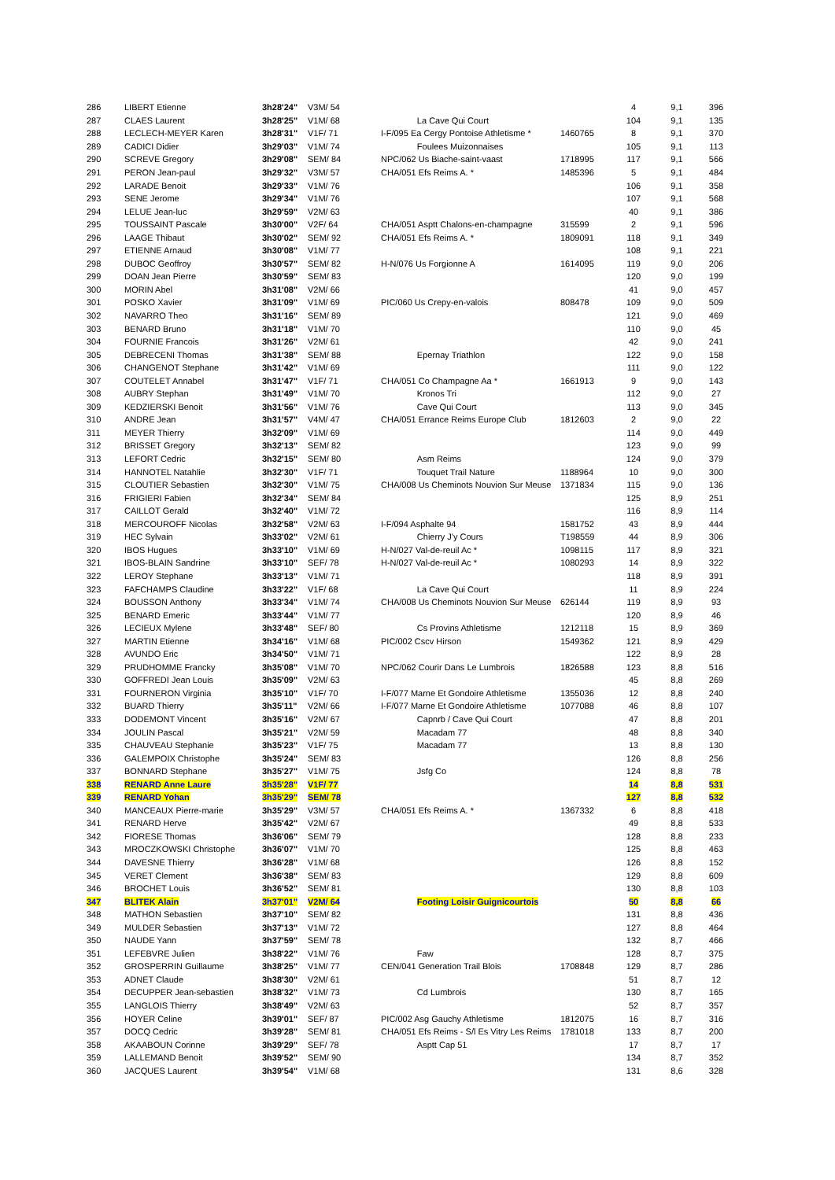| 286 | LIBERT Etienne | 3h28'24" | V3M/ 54 | | | 4 | 9,1 | 396 |
| 287 | CLAES Laurent | 3h28'25" | V1M/ 68 | La Cave Qui Court | | 104 | 9,1 | 135 |
| 288 | LECLECH-MEYER Karen | 3h28'31" | V1F/ 71 | I-F/095 Ea Cergy Pontoise Athletisme * | 1460765 | 8 | 9,1 | 370 |
| 289 | CADICI Didier | 3h29'03" | V1M/ 74 | Foulees Muizonnaises | | 105 | 9,1 | 113 |
| 290 | SCREVE Gregory | 3h29'08" | SEM/ 84 | NPC/062 Us Biache-saint-vaast | 1718995 | 117 | 9,1 | 566 |
| 291 | PERON Jean-paul | 3h29'32" | V3M/ 57 | CHA/051 Efs Reims A. * | 1485396 | 5 | 9,1 | 484 |
| 292 | LARADE Benoit | 3h29'33" | V1M/ 76 | | | 106 | 9,1 | 358 |
| 293 | SENE Jerome | 3h29'34" | V1M/ 76 | | | 107 | 9,1 | 568 |
| 294 | LELUE Jean-luc | 3h29'59" | V2M/ 63 | | | 40 | 9,1 | 386 |
| 295 | TOUSSAINT Pascale | 3h30'00" | V2F/ 64 | CHA/051 Asptt Chalons-en-champagne | 315599 | 2 | 9,1 | 596 |
| 296 | LAAGE Thibaut | 3h30'02" | SEM/ 92 | CHA/051 Efs Reims A. * | 1809091 | 118 | 9,1 | 349 |
| 297 | ETIENNE Arnaud | 3h30'08" | V1M/ 77 | | | 108 | 9,1 | 221 |
| 298 | DUBOC Geoffroy | 3h30'57" | SEM/ 82 | H-N/076 Us Forgionne A | 1614095 | 119 | 9,0 | 206 |
| 299 | DOAN Jean Pierre | 3h30'59" | SEM/ 83 | | | 120 | 9,0 | 199 |
| 300 | MORIN Abel | 3h31'08" | V2M/ 66 | | | 41 | 9,0 | 457 |
| 301 | POSKO Xavier | 3h31'09" | V1M/ 69 | PIC/060 Us Crepy-en-valois | 808478 | 109 | 9,0 | 509 |
| 302 | NAVARRO Theo | 3h31'16" | SEM/ 89 | | | 121 | 9,0 | 469 |
| 303 | BENARD Bruno | 3h31'18" | V1M/ 70 | | | 110 | 9,0 | 45 |
| 304 | FOURNIE Francois | 3h31'26" | V2M/ 61 | | | 42 | 9,0 | 241 |
| 305 | DEBRECENI Thomas | 3h31'38" | SEM/ 88 | Epernay Triathlon | | 122 | 9,0 | 158 |
| 306 | CHANGENOT Stephane | 3h31'42" | V1M/ 69 | | | 111 | 9,0 | 122 |
| 307 | COUTELET Annabel | 3h31'47" | V1F/ 71 | CHA/051 Co Champagne Aa * | 1661913 | 9 | 9,0 | 143 |
| 308 | AUBRY Stephan | 3h31'49" | V1M/ 70 | Kronos Tri | | 112 | 9,0 | 27 |
| 309 | KEDZIERSKI Benoit | 3h31'56" | V1M/ 76 | Cave Qui Court | | 113 | 9,0 | 345 |
| 310 | ANDRE Jean | 3h31'57" | V4M/ 47 | CHA/051 Errance Reims Europe Club | 1812603 | 2 | 9,0 | 22 |
| 311 | MEYER Thierry | 3h32'09" | V1M/ 69 | | | 114 | 9,0 | 449 |
| 312 | BRISSET Gregory | 3h32'13" | SEM/ 82 | | | 123 | 9,0 | 99 |
| 313 | LEFORT Cedric | 3h32'15" | SEM/ 80 | Asm Reims | | 124 | 9,0 | 379 |
| 314 | HANNOTEL Natahlie | 3h32'30" | V1F/ 71 | Touquet Trail Nature | 1188964 | 10 | 9,0 | 300 |
| 315 | CLOUTIER Sebastien | 3h32'30" | V1M/ 75 | CHA/008 Us Cheminots Nouvion Sur Meuse | 1371834 | 115 | 9,0 | 136 |
| 316 | FRIGIERI Fabien | 3h32'34" | SEM/ 84 | | | 125 | 8,9 | 251 |
| 317 | CAILLOT Gerald | 3h32'40" | V1M/ 72 | | | 116 | 8,9 | 114 |
| 318 | MERCOUROFF Nicolas | 3h32'58" | V2M/ 63 | I-F/094 Asphalte 94 | 1581752 | 43 | 8,9 | 444 |
| 319 | HEC Sylvain | 3h33'02" | V2M/ 61 | Chierry J'y Cours | T198559 | 44 | 8,9 | 306 |
| 320 | IBOS Hugues | 3h33'10" | V1M/ 69 | H-N/027 Val-de-reuil Ac * | 1098115 | 117 | 8,9 | 321 |
| 321 | IBOS-BLAIN Sandrine | 3h33'10" | SEF/ 78 | H-N/027 Val-de-reuil Ac * | 1080293 | 14 | 8,9 | 322 |
| 322 | LEROY Stephane | 3h33'13" | V1M/ 71 | | | 118 | 8,9 | 391 |
| 323 | FAFCHAMPS Claudine | 3h33'22" | V1F/ 68 | La Cave Qui Court | | 11 | 8,9 | 224 |
| 324 | BOUSSON Anthony | 3h33'34" | V1M/ 74 | CHA/008 Us Cheminots Nouvion Sur Meuse | 626144 | 119 | 8,9 | 93 |
| 325 | BENARD Emeric | 3h33'44" | V1M/ 77 | | | 120 | 8,9 | 46 |
| 326 | LECIEUX Mylene | 3h33'48" | SEF/ 80 | Cs Provins Athletisme | 1212118 | 15 | 8,9 | 369 |
| 327 | MARTIN Etienne | 3h34'16" | V1M/ 68 | PIC/002 Cscv Hirson | 1549362 | 121 | 8,9 | 429 |
| 328 | AVUNDO Eric | 3h34'50" | V1M/ 71 | | | 122 | 8,9 | 28 |
| 329 | PRUDHOMME Francky | 3h35'08" | V1M/ 70 | NPC/062 Courir Dans Le Lumbrois | 1826588 | 123 | 8,8 | 516 |
| 330 | GOFFREDI Jean Louis | 3h35'09" | V2M/ 63 | | | 45 | 8,8 | 269 |
| 331 | FOURNERON Virginia | 3h35'10" | V1F/ 70 | I-F/077 Marne Et Gondoire Athletisme | 1355036 | 12 | 8,8 | 240 |
| 332 | BUARD Thierry | 3h35'11" | V2M/ 66 | I-F/077 Marne Et Gondoire Athletisme | 1077088 | 46 | 8,8 | 107 |
| 333 | DODEMONT Vincent | 3h35'16" | V2M/ 67 | Capnrb / Cave Qui Court | | 47 | 8,8 | 201 |
| 334 | JOULIN Pascal | 3h35'21" | V2M/ 59 | Macadam 77 | | 48 | 8,8 | 340 |
| 335 | CHAUVEAU Stephanie | 3h35'23" | V1F/ 75 | Macadam 77 | | 13 | 8,8 | 130 |
| 336 | GALEMPOIX Christophe | 3h35'24" | SEM/ 83 | | | 126 | 8,8 | 256 |
| 337 | BONNARD Stephane | 3h35'27" | V1M/ 75 | Jsfg Co | | 124 | 8,8 | 78 |
| 338 | RENARD Anne Laure | 3h35'28" | V1F/ 77 | | | 14 | 8,8 | 531 |
| 339 | RENARD Yohan | 3h35'29" | SEM/ 78 | | | 127 | 8,8 | 532 |
| 340 | MANCEAUX Pierre-marie | 3h35'29" | V3M/ 57 | CHA/051 Efs Reims A. * | 1367332 | 6 | 8,8 | 418 |
| 341 | RENARD Herve | 3h35'42" | V2M/ 67 | | | 49 | 8,8 | 533 |
| 342 | FIORESE Thomas | 3h36'06" | SEM/ 79 | | | 128 | 8,8 | 233 |
| 343 | MROCZKOWSKI Christophe | 3h36'07" | V1M/ 70 | | | 125 | 8,8 | 463 |
| 344 | DAVESNE Thierry | 3h36'28" | V1M/ 68 | | | 126 | 8,8 | 152 |
| 345 | VERET Clement | 3h36'38" | SEM/ 83 | | | 129 | 8,8 | 609 |
| 346 | BROCHET Louis | 3h36'52" | SEM/ 81 | | | 130 | 8,8 | 103 |
| 347 | BLITEK Alain | 3h37'01" | V2M/ 64 | Footing Loisir Guignicourtois | | 50 | 8,8 | 66 |
| 348 | MATHON Sebastien | 3h37'10" | SEM/ 82 | | | 131 | 8,8 | 436 |
| 349 | MULDER Sebastien | 3h37'13" | V1M/ 72 | | | 127 | 8,8 | 464 |
| 350 | NAUDE Yann | 3h37'59" | SEM/ 78 | | | 132 | 8,7 | 466 |
| 351 | LEFEBVRE Julien | 3h38'22" | V1M/ 76 | Faw | | 128 | 8,7 | 375 |
| 352 | GROSPERRIN Guillaume | 3h38'25" | V1M/ 77 | CEN/041 Generation Trail Blois | 1708848 | 129 | 8,7 | 286 |
| 353 | ADNET Claude | 3h38'30" | V2M/ 61 | | | 51 | 8,7 | 12 |
| 354 | DECUPPER Jean-sebastien | 3h38'32" | V1M/ 73 | Cd Lumbrois | | 130 | 8,7 | 165 |
| 355 | LANGLOIS Thierry | 3h38'49" | V2M/ 63 | | | 52 | 8,7 | 357 |
| 356 | HOYER Celine | 3h39'01" | SEF/ 87 | PIC/002 Asg Gauchy Athletisme | 1812075 | 16 | 8,7 | 316 |
| 357 | DOCQ Cedric | 3h39'28" | SEM/ 81 | CHA/051 Efs Reims - S/l Es Vitry Les Reims | 1781018 | 133 | 8,7 | 200 |
| 358 | AKAABOUN Corinne | 3h39'29" | SEF/ 78 | Asptt Cap 51 | | 17 | 8,7 | 17 |
| 359 | LALLEMAND Benoit | 3h39'52" | SEM/ 90 | | | 134 | 8,7 | 352 |
| 360 | JACQUES Laurent | 3h39'54" | V1M/ 68 | | | 131 | 8,6 | 328 |